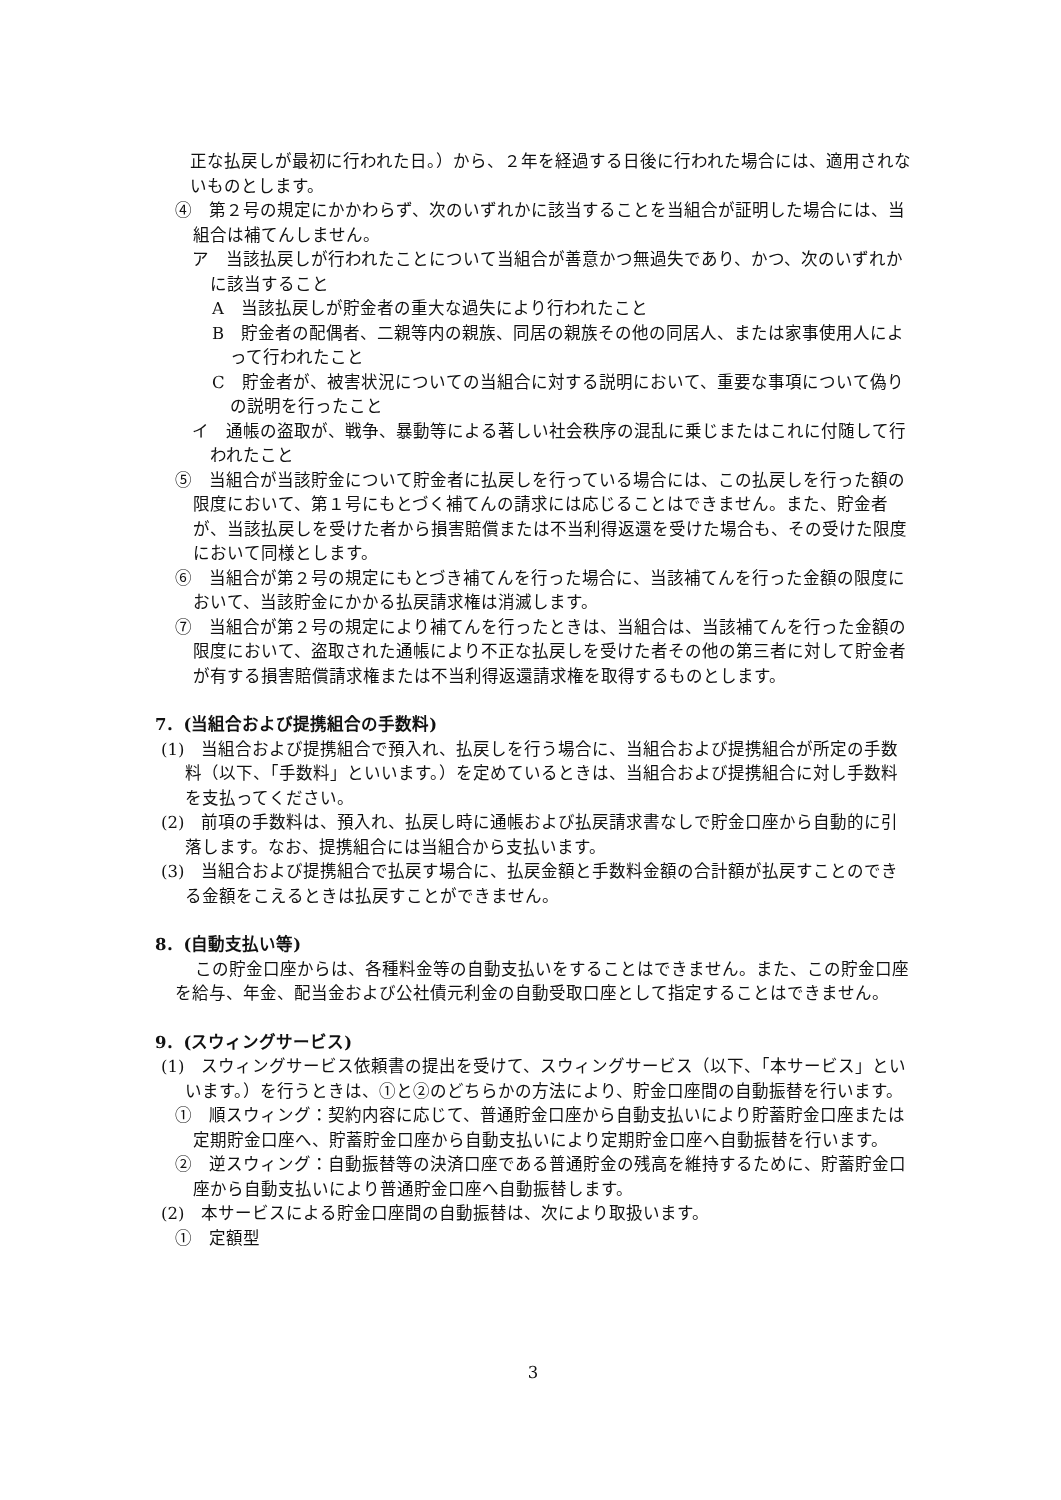正な払戻しが最初に行われた日。）から、２年を経過する日後に行われた場合には、適用されないものとします。
④　第２号の規定にかかわらず、次のいずれかに該当することを当組合が証明した場合には、当組合は補てんしません。
ア　当該払戻しが行われたことについて当組合が善意かつ無過失であり、かつ、次のいずれかに該当すること
A　当該払戻しが貯金者の重大な過失により行われたこと
B　貯金者の配偶者、二親等内の親族、同居の親族その他の同居人、または家事使用人によって行われたこと
C　貯金者が、被害状況についての当組合に対する説明において、重要な事項について偽りの説明を行ったこと
イ　通帳の盗取が、戦争、暴動等による著しい社会秩序の混乱に乗じまたはこれに付随して行われたこと
⑤　当組合が当該貯金について貯金者に払戻しを行っている場合には、この払戻しを行った額の限度において、第１号にもとづく補てんの請求には応じることはできません。また、貯金者が、当該払戻しを受けた者から損害賠償または不当利得返還を受けた場合も、その受けた限度において同様とします。
⑥　当組合が第２号の規定にもとづき補てんを行った場合に、当該補てんを行った金額の限度において、当該貯金にかかる払戻請求権は消滅します。
⑦　当組合が第２号の規定により補てんを行ったときは、当組合は、当該補てんを行った金額の限度において、盗取された通帳により不正な払戻しを受けた者その他の第三者に対して貯金者が有する損害賠償請求権または不当利得返還請求権を取得するものとします。
7．(当組合および提携組合の手数料)
(1)　当組合および提携組合で預入れ、払戻しを行う場合に、当組合および提携組合が所定の手数料（以下、「手数料」といいます。）を定めているときは、当組合および提携組合に対し手数料を支払ってください。
(2)　前項の手数料は、預入れ、払戻し時に通帳および払戻請求書なしで貯金口座から自動的に引落します。なお、提携組合には当組合から支払います。
(3)　当組合および提携組合で払戻す場合に、払戻金額と手数料金額の合計額が払戻すことのできる金額をこえるときは払戻すことができません。
8．(自動支払い等)
この貯金口座からは、各種料金等の自動支払いをすることはできません。また、この貯金口座を給与、年金、配当金および公社債元利金の自動受取口座として指定することはできません。
9．(スウィングサービス)
(1)　スウィングサービス依頼書の提出を受けて、スウィングサービス（以下、「本サービス」といいます。）を行うときは、①と②のどちらかの方法により、貯金口座間の自動振替を行います。
①　順スウィング：契約内容に応じて、普通貯金口座から自動支払いにより貯蓄貯金口座または定期貯金口座へ、貯蓄貯金口座から自動支払いにより定期貯金口座へ自動振替を行います。
②　逆スウィング：自動振替等の決済口座である普通貯金の残高を維持するために、貯蓄貯金口座から自動支払いにより普通貯金口座へ自動振替します。
(2)　本サービスによる貯金口座間の自動振替は、次により取扱います。
①　定額型
3